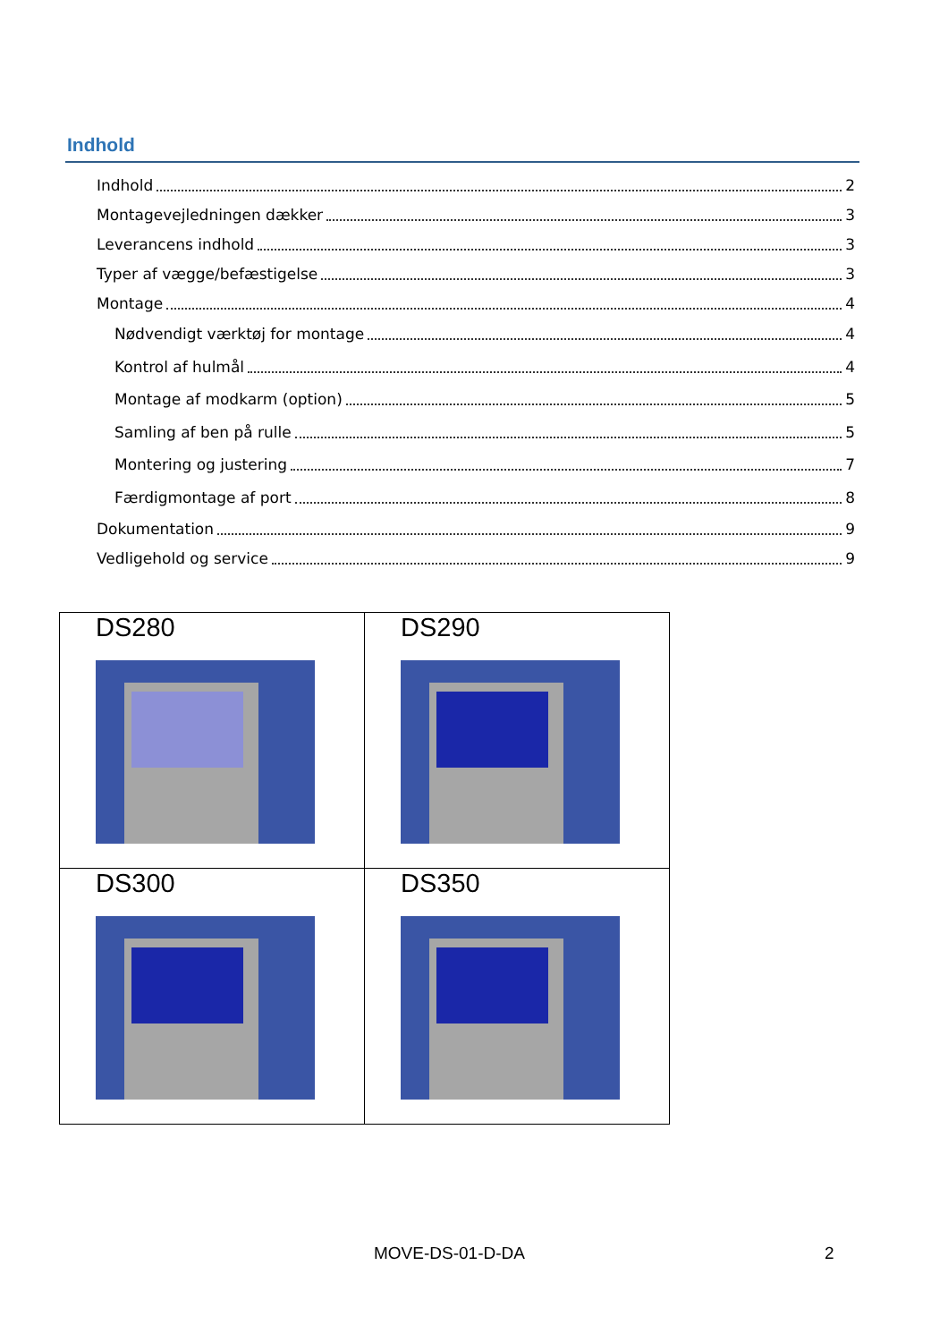Indhold
Indhold 2
Montagevejledningen dækker 3
Leverancens indhold 3
Typer af vægge/befæstigelse 3
Montage 4
Nødvendigt værktøj for montage 4
Kontrol af hulmål 4
Montage af modkarm (option) 5
Samling af ben på rulle 5
Montering og justering 7
Færdigmontage af port 8
Dokumentation 9
Vedligehold og service 9
| DS280 | DS290 |
| DS300 | DS350 |
MOVE-DS-01-D-DA 2